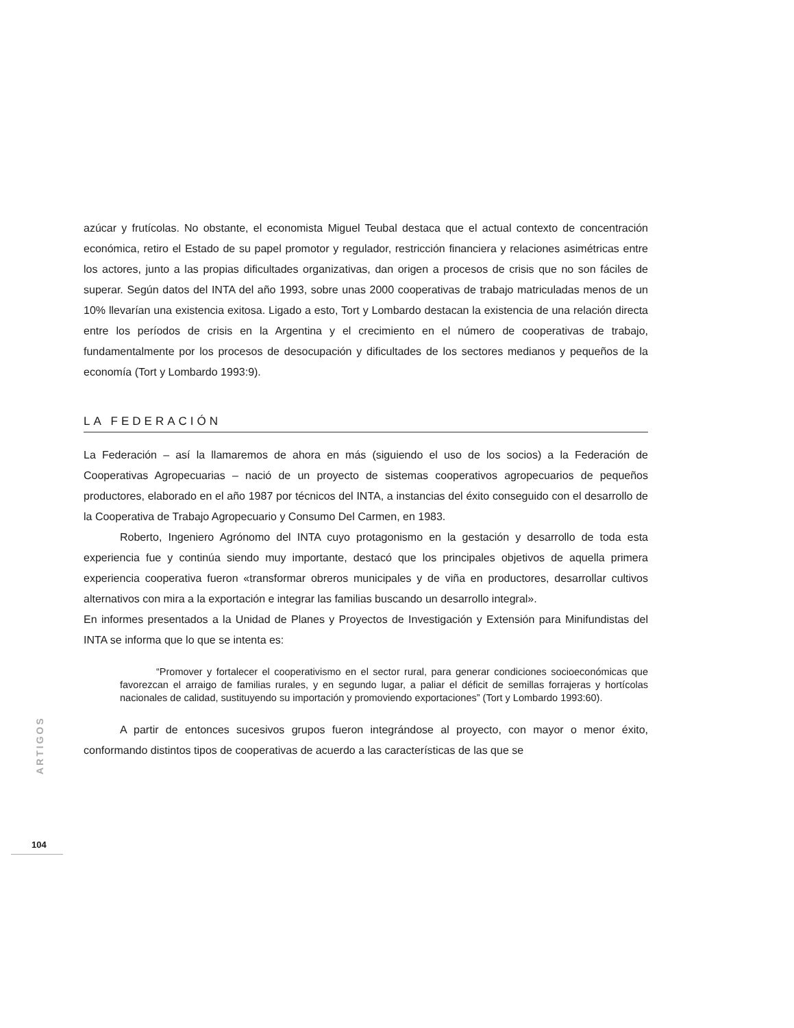azúcar y frutícolas. No obstante, el economista Miguel Teubal destaca que el actual contexto de concentración económica, retiro el Estado de su papel promotor y regulador, restricción financiera y relaciones asimétricas entre los actores, junto a las propias dificultades organizativas, dan origen a procesos de crisis que no son fáciles de superar. Según datos del INTA del año 1993, sobre unas 2000 cooperativas de trabajo matriculadas menos de un 10% llevarían una existencia exitosa. Ligado a esto, Tort y Lombardo destacan la existencia de una relación directa entre los períodos de crisis en la Argentina y el crecimiento en el número de cooperativas de trabajo, fundamentalmente por los procesos de desocupación y dificultades de los sectores medianos y pequeños de la economía (Tort y Lombardo 1993:9).
LA FEDERACIÓN
La Federación – así la llamaremos de ahora en más (siguiendo el uso de los socios) a la Federación de Cooperativas Agropecuarias – nació de un proyecto de sistemas cooperativos agropecuarios de pequeños productores, elaborado en el año 1987 por técnicos del INTA, a instancias del éxito conseguido con el desarrollo de la Cooperativa de Trabajo Agropecuario y Consumo Del Carmen, en 1983.
Roberto, Ingeniero Agrónomo del INTA cuyo protagonismo en la gestación y desarrollo de toda esta experiencia fue y continúa siendo muy importante, destacó que los principales objetivos de aquella primera experiencia cooperativa fueron «transformar obreros municipales y de viña en productores, desarrollar cultivos alternativos con mira a la exportación e integrar las familias buscando un desarrollo integral».
En informes presentados a la Unidad de Planes y Proyectos de Investigación y Extensión para Minifundistas del INTA se informa que lo que se intenta es:
“Promover y fortalecer el cooperativismo en el sector rural, para generar condiciones socioeconómicas que favorezcan el arraigo de familias rurales, y en segundo lugar, a paliar el déficit de semillas forrajeras y hortícolas nacionales de calidad, sustituyendo su importación y promoviendo exportaciones” (Tort y Lombardo 1993:60).
A partir de entonces sucesivos grupos fueron integrándose al proyecto, con mayor o menor éxito, conformando distintos tipos de cooperativas de acuerdo a las características de las que se
ARTIGOS
104